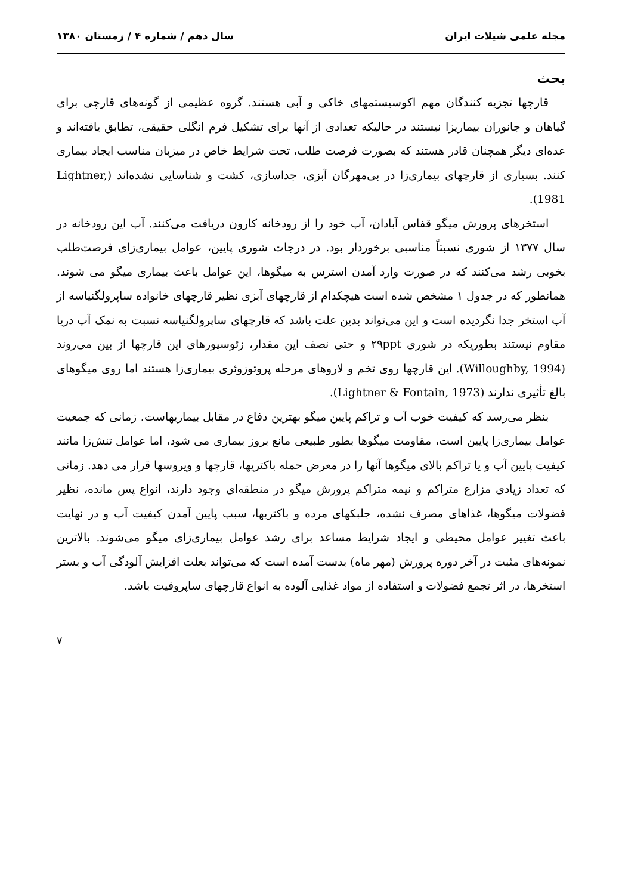مجله علمی شیلات ایران سال دهم / شماره ۴ / زمستان ۱۳۸۰
بحث
قارچها تجزیه کنندگان مهم اکوسیستمهای خاکی و آبی هستند. گروه عظیمی از گونه‌های قارچی برای گیاهان و جانوران بیماریزا نیستند در حالیکه تعدادی از آنها برای تشکیل فرم انگلی حقیقی، تطابق یافته‌اند و عده‌ای دیگر همچنان قادر هستند که بصورت فرصت طلب، تحت شرایط خاص در میزبان مناسب ایجاد بیماری کنند. بسیاری از قارچهای بیماری‌زا در بی‌مهرگان آبزی، جداسازی، کشت و شناسایی نشده‌اند (Lightner, 1981).
استخرهای پرورش میگو قفاس آبادان، آب خود را از رودخانه کارون دریافت می‌کنند. آب این رودخانه در سال ۱۳۷۷ از شوری نسبتاً مناسبی برخوردار بود. در درجات شوری پایین، عوامل بیماری‌زای فرصت‌طلب بخوبی رشد می‌کنند که در صورت وارد آمدن استرس به میگوها، این عوامل باعث بیماری میگو می شوند. همانطور که در جدول ۱ مشخص شده است هیچکدام از قارچهای آبزی نظیر قارچهای خانواده ساپرولگنیاسه از آب استخر جدا نگردیده است و این می‌تواند بدین علت باشد که قارچهای ساپرولگنیاسه نسبت به نمک آب دریا مقاوم نیستند بطوریکه در شوری ۲۹ppt و حتی نصف این مقدار، زئوسپورهای این قارچها از بین می‌روند (Willoughby, 1994). این قارچها روی تخم و لاروهای مرحله پروتوزوئری بیماری‌زا هستند اما روی میگوهای بالغ تأثیری ندارند (Lightner & Fontain, 1973).
بنظر می‌رسد که کیفیت خوب آب و تراکم پایین میگو بهترین دفاع در مقابل بیماریهاست. زمانی که جمعیت عوامل بیماری‌زا پایین است، مقاومت میگوها بطور طبیعی مانع بروز بیماری می شود، اما عوامل تنش‌زا مانند کیفیت پایین آب و یا تراکم بالای میگوها آنها را در معرض حمله باکتریها، قارچها و ویروسها قرار می دهد. زمانی که تعداد زیادی مزارع متراکم و نیمه متراکم پرورش میگو در منطقه‌ای وجود دارند، انواع پس مانده، نظیر فضولات میگوها، غذاهای مصرف نشده، جلبکهای مرده و باکتریها، سبب پایین آمدن کیفیت آب و در نهایت باعث تغییر عوامل محیطی و ایجاد شرایط مساعد برای رشد عوامل بیماری‌زای میگو می‌شوند. بالاترین نمونه‌های مثبت در آخر دوره پرورش (مهر ماه) بدست آمده است که می‌تواند بعلت افزایش آلودگی آب و بستر استخرها، در اثر تجمع فضولات و استفاده از مواد غذایی آلوده به انواع قارچهای ساپروفیت باشد.
۷